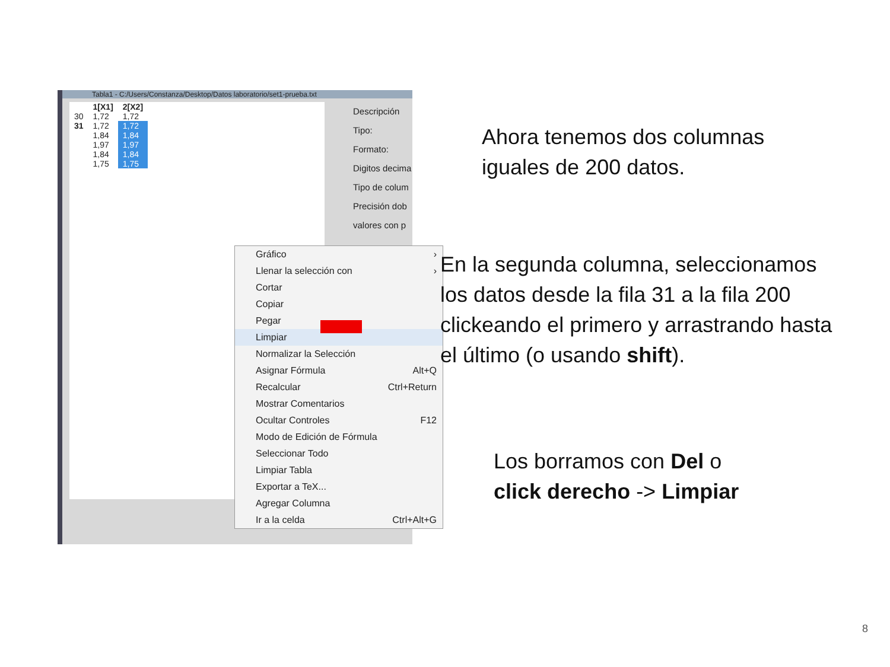Tabla1 - C:/Users/Constanza/Desktop/Datos laboratorio/set1-prueba.txt
| | 1[X1] | 2[X2] |
| --- | --- | --- |
| 30 | 1,72 | 1,72 |
| 31 | 1,72 | 1,72 |
| | 1,84 | 1,84 |
| | 1,97 | 1,97 |
| | 1,84 | 1,84 |
| | 1,75 | 1,75 |
Descripción
Tipo:
Formato:
Digitos decima
Tipo de colum Precisión dob valores con p
Gráfico ›
Llenar la selección con ›
Cortar
Copiar
Pegar
Limpiar
Normalizar la Selección
Asignar Fórmula Alt+Q
Recalcular Ctrl+Return
Mostrar Comentarios
Ocultar Controles F12
Modo de Edición de Fórmula
Seleccionar Todo
Limpiar Tabla
Exportar a TeX...
Agregar Columna
Ir a la celda Ctrl+Alt+G
Ahora tenemos dos columnas
iguales de 200 datos.
En la segunda columna, seleccionamos
los datos desde la fila 31 a la fila 200
clickeando el primero y arrastrando hasta
el último (o usando shift).
Los borramos con Del o
click derecho -> Limpiar
8